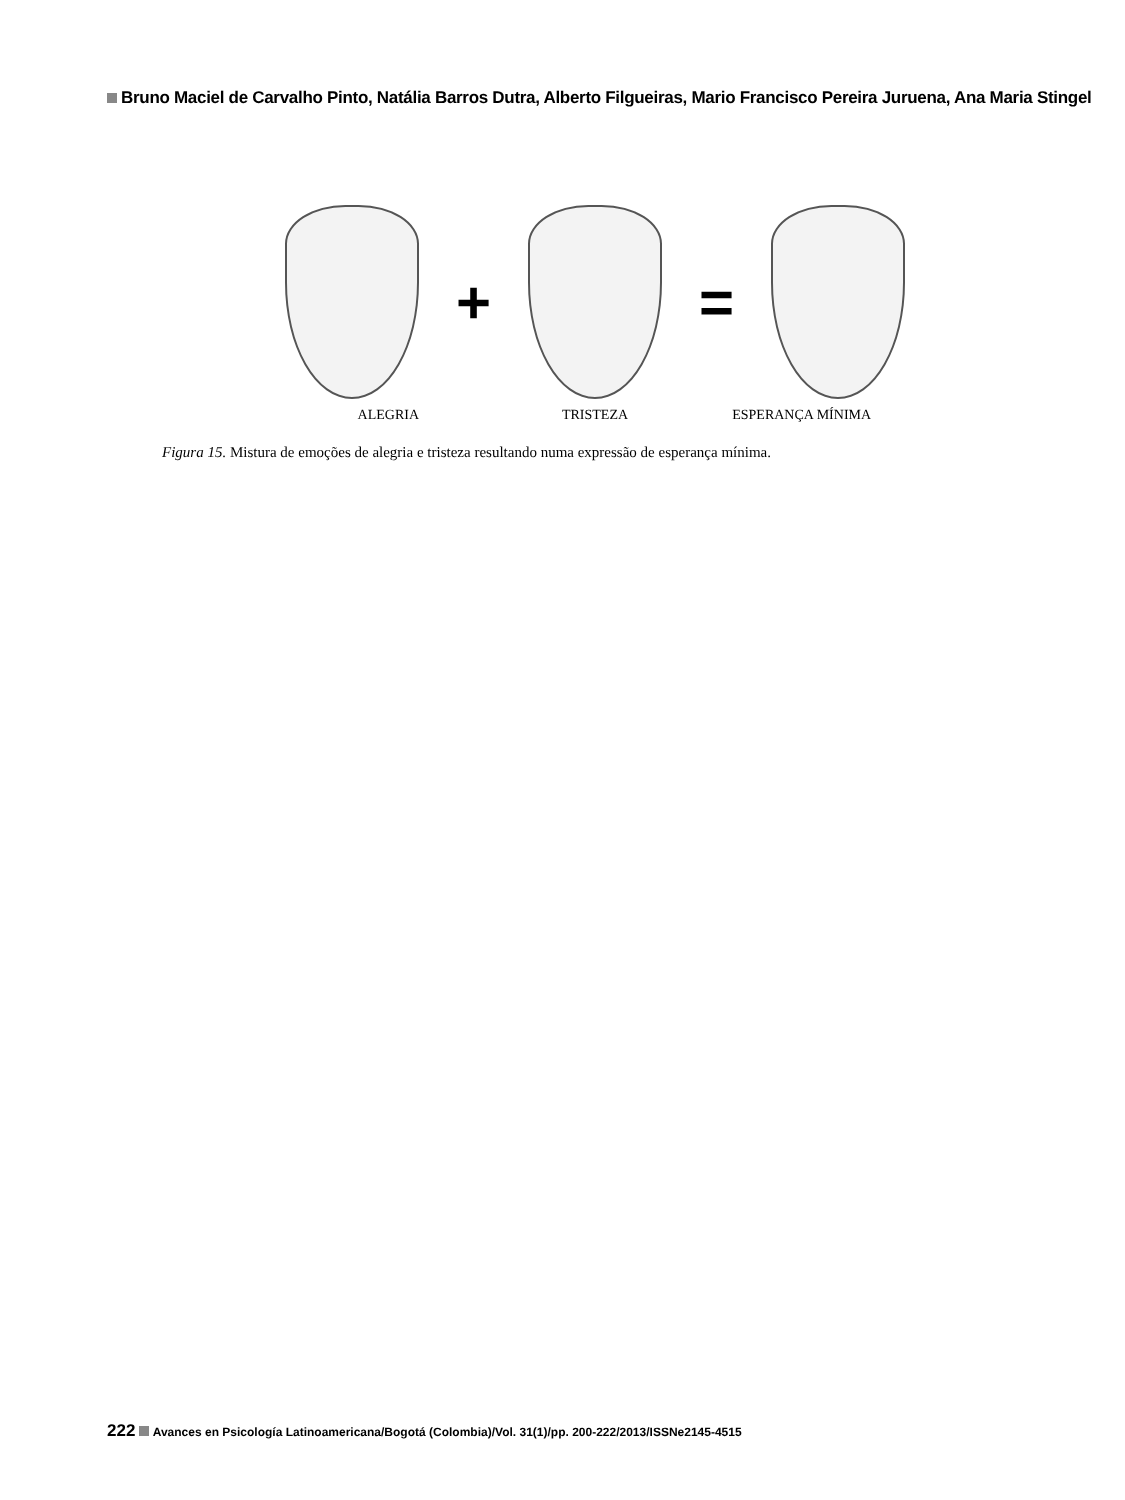Bruno Maciel de Carvalho Pinto, Natália Barros Dutra, Alberto Filgueiras, Mario Francisco Pereira Juruena, Ana Maria Stingel
+ =
ALEGRIA TRISTEZA ESPERANÇA MÍNIMA
Figura 15. Mistura de emoções de alegria e tristeza resultando numa expressão de esperança mínima.
222 Avances en Psicología Latinoamericana/Bogotá (Colombia)/Vol. 31(1)/pp. 200-222/2013/ISSNe2145-4515